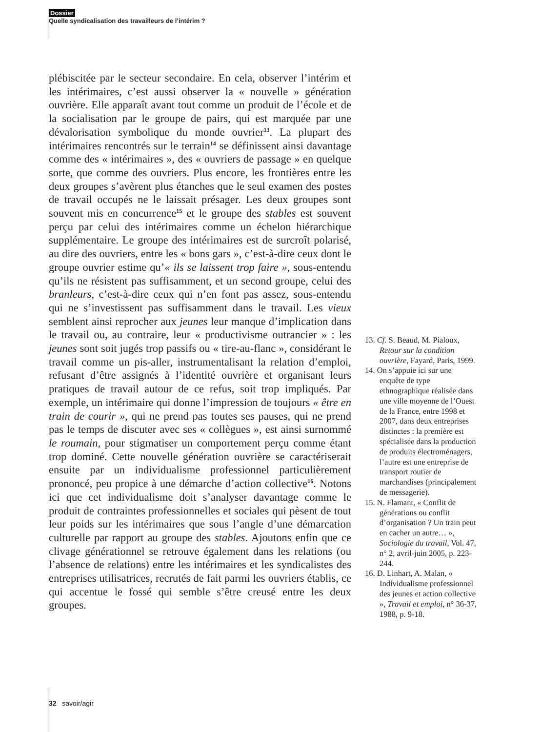Dossier
Quelle syndicalisation des travailleurs de l’intérim ?
plébiscitée par le secteur secondaire. En cela, observer l’intérim et les intérimaires, c’est aussi observer la « nouvelle » génération ouvrière. Elle apparaît avant tout comme un produit de l’école et de la socialisation par le groupe de pairs, qui est marquée par une dévalorisation symbolique du monde ouvrier<sup>13</sup>. La plupart des intérimaires rencontrés sur le terrain<sup>14</sup> se définissent ainsi davantage comme des « intérimaires », des « ouvriers de passage » en quelque sorte, que comme des ouvriers. Plus encore, les frontières entre les deux groupes s’avèrent plus étanches que le seul examen des postes de travail occupés ne le laissait présager. Les deux groupes sont souvent mis en concurrence<sup>15</sup> et le groupe des stables est souvent perçu par celui des intérimaires comme un échelon hiérarchique supplémentaire. Le groupe des intérimaires est de surcroît polarisé, au dire des ouvriers, entre les « bons gars », c’est-à-dire ceux dont le groupe ouvrier estime qu’« ils se laissent trop faire », sous-entendu qu’ils ne résistent pas suffisamment, et un second groupe, celui des branleurs, c’est-à-dire ceux qui n’en font pas assez, sous-entendu qui ne s’investissent pas suffisamment dans le travail. Les vieux semblent ainsi reprocher aux jeunes leur manque d’implication dans le travail ou, au contraire, leur « productivisme outrancier » : les jeunes sont soit jugés trop passifs ou « tire-au-flanc », considérant le travail comme un pis-aller, instrumentalisant la relation d’emploi, refusant d’être assignés à l’identité ouvrière et organisant leurs pratiques de travail autour de ce refus, soit trop impliqués. Par exemple, un intérimaire qui donne l’impression de toujours « être en train de courir », qui ne prend pas toutes ses pauses, qui ne prend pas le temps de discuter avec ses « collègues », est ainsi surnommé le roumain, pour stigmatiser un comportement perçu comme étant trop dominé. Cette nouvelle génération ouvrière se caractériserait ensuite par un individualisme professionnel particulièrement prononcé, peu propice à une démarche d’action collective<sup>16</sup>. Notons ici que cet individualisme doit s’analyser davantage comme le produit de contraintes professionnelles et sociales qui pèsent de tout leur poids sur les intérimaires que sous l’angle d’une démarcation culturelle par rapport au groupe des stables. Ajoutons enfin que ce clivage générationnel se retrouve également dans les relations (ou l’absence de relations) entre les intérimaires et les syndicalistes des entreprises utilisatrices, recrutés de fait parmi les ouvriers établis, ce qui accentue le fossé qui semble s’être creusé entre les deux groupes.
13. Cf. S. Beaud, M. Pialoux, Retour sur la condition ouvrière, Fayard, Paris, 1999.
14. On s’appuie ici sur une enquête de type ethnographique réalisée dans une ville moyenne de l’Ouest de la France, entre 1998 et 2007, dans deux entreprises distinctes : la première est spécialisée dans la production de produits électroménagers, l’autre est une entreprise de transport routier de marchandises (principalement de messagerie).
15. N. Flamant, « Conflit de générations ou conflit d’organisation ? Un train peut en cacher un autre… », Sociologie du travail, Vol. 47, n° 2, avril-juin 2005, p. 223-244.
16. D. Linhart, A. Malan, « Individualisme professionnel des jeunes et action collective », Travail et emploi, n° 36-37, 1988, p. 9-18.
32 savoir/agir